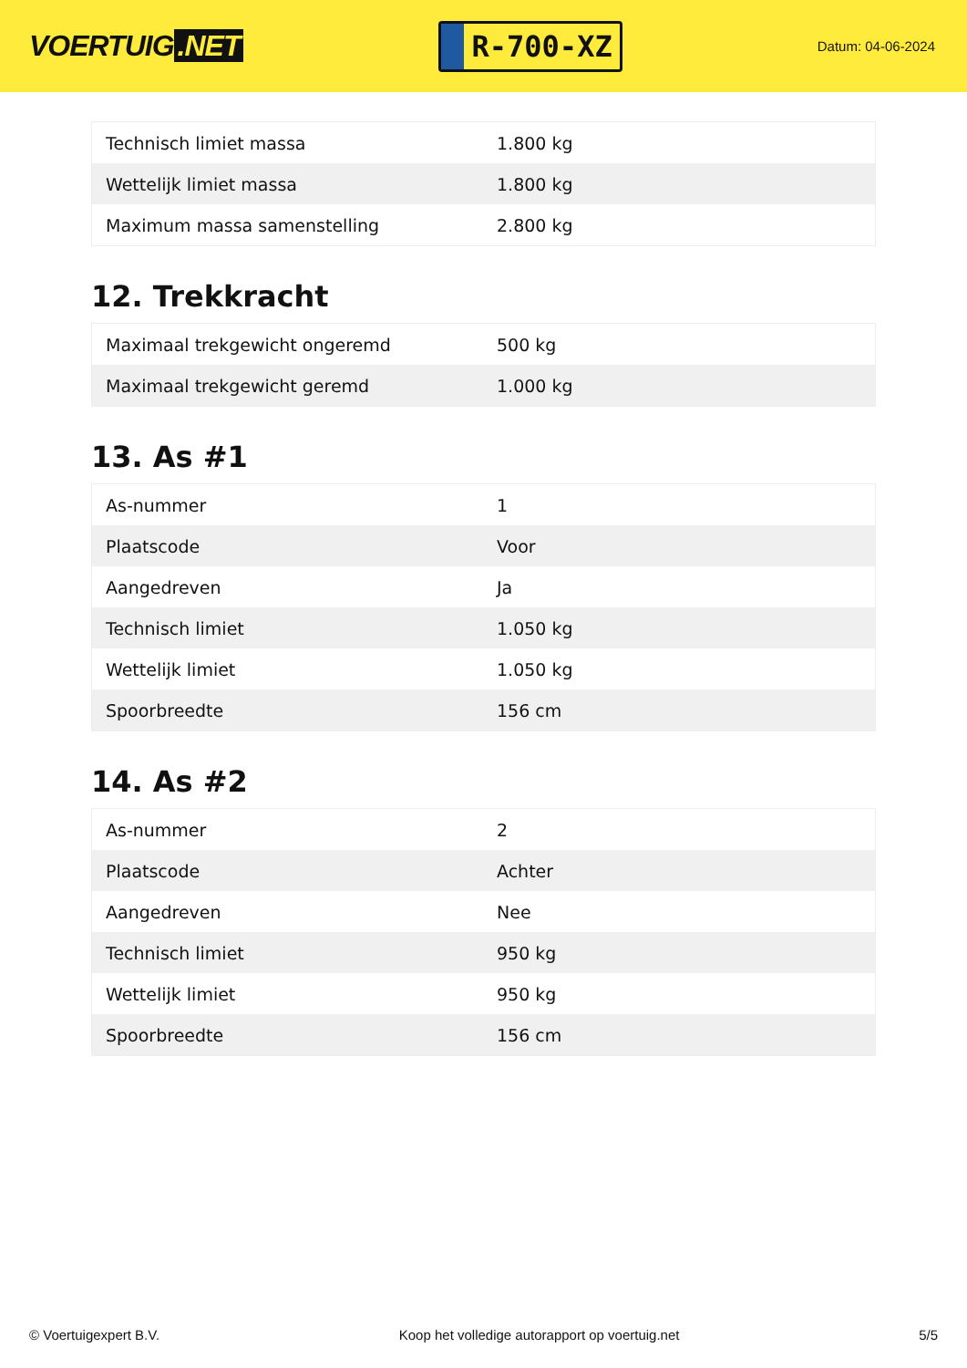VOERTUIG.NET
R-700-XZ
Datum: 04-06-2024
| Technisch limiet massa | 1.800 kg |
| Wettelijk limiet massa | 1.800 kg |
| Maximum massa samenstelling | 2.800 kg |
12. Trekkracht
| Maximaal trekgewicht ongeremd | 500 kg |
| Maximaal trekgewicht geremd | 1.000 kg |
13. As #1
| As-nummer | 1 |
| Plaatscode | Voor |
| Aangedreven | Ja |
| Technisch limiet | 1.050 kg |
| Wettelijk limiet | 1.050 kg |
| Spoorbreedte | 156 cm |
14. As #2
| As-nummer | 2 |
| Plaatscode | Achter |
| Aangedreven | Nee |
| Technisch limiet | 950 kg |
| Wettelijk limiet | 950 kg |
| Spoorbreedte | 156 cm |
© Voertuigexpert B.V. Koop het volledige autorapport op voertuig.net 5/5